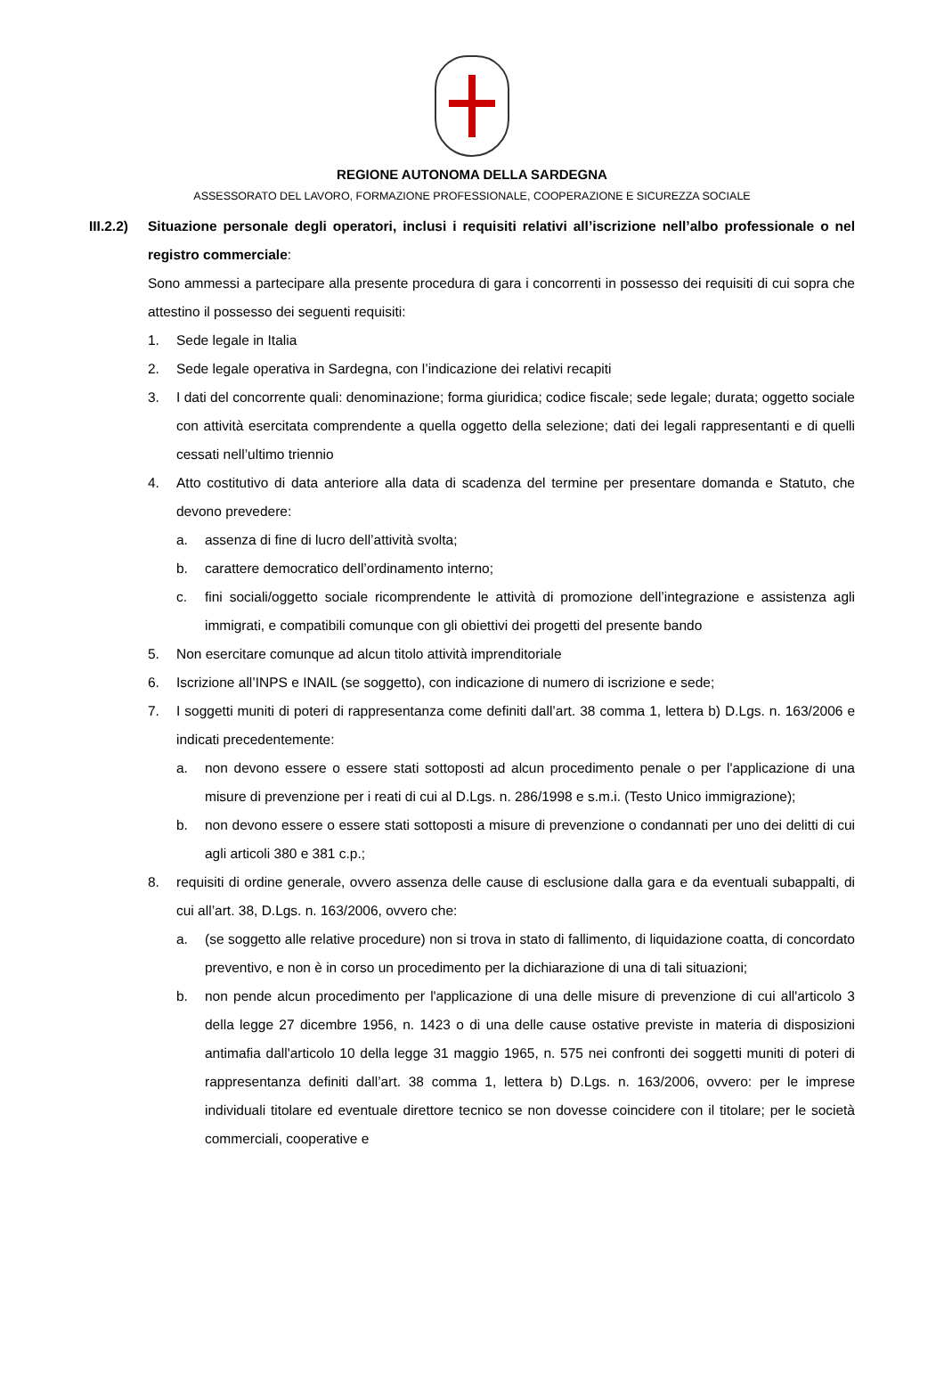REGIONE AUTONOMA DELLA SARDEGNA
ASSESSORATO DEL LAVORO, FORMAZIONE PROFESSIONALE, COOPERAZIONE E SICUREZZA SOCIALE
III.2.2)
Situazione personale degli operatori, inclusi i requisiti relativi all’iscrizione nell’albo professionale o nel registro commerciale:
Sono ammessi a partecipare alla presente procedura di gara i concorrenti in possesso dei requisiti di cui sopra che attestino il possesso dei seguenti requisiti:
1. Sede legale in Italia
2. Sede legale operativa in Sardegna, con l’indicazione dei relativi recapiti
3. I dati del concorrente quali: denominazione; forma giuridica; codice fiscale; sede legale; durata; oggetto sociale con attività esercitata comprendente a quella oggetto della selezione; dati dei legali rappresentanti e di quelli cessati nell’ultimo triennio
4. Atto costitutivo di data anteriore alla data di scadenza del termine per presentare domanda e Statuto, che devono prevedere:
a. assenza di fine di lucro dell’attività svolta;
b. carattere democratico dell’ordinamento interno;
c. fini sociali/oggetto sociale ricomprendente le attività di promozione dell’integrazione e assistenza agli immigrati, e compatibili comunque con gli obiettivi dei progetti del presente bando
5. Non esercitare comunque ad alcun titolo attività imprenditoriale
6. Iscrizione all’INPS e INAIL (se soggetto), con indicazione di numero di iscrizione e sede;
7. I soggetti muniti di poteri di rappresentanza come definiti dall’art. 38 comma 1, lettera b) D.Lgs. n. 163/2006 e indicati precedentemente:
a. non devono essere o essere stati sottoposti ad alcun procedimento penale o per l'applicazione di una misure di prevenzione per i reati di cui al D.Lgs. n. 286/1998 e s.m.i. (Testo Unico immigrazione);
b. non devono essere o essere stati sottoposti a misure di prevenzione o condannati per uno dei delitti di cui agli articoli 380 e 381 c.p.;
8. requisiti di ordine generale, ovvero assenza delle cause di esclusione dalla gara e da eventuali subappalti, di cui all’art. 38, D.Lgs. n. 163/2006, ovvero che:
a. (se soggetto alle relative procedure) non si trova in stato di fallimento, di liquidazione coatta, di concordato preventivo, e non è in corso un procedimento per la dichiarazione di una di tali situazioni;
b. non pende alcun procedimento per l'applicazione di una delle misure di prevenzione di cui all'articolo 3 della legge 27 dicembre 1956, n. 1423 o di una delle cause ostative previste in materia di disposizioni antimafia dall'articolo 10 della legge 31 maggio 1965, n. 575 nei confronti dei soggetti muniti di poteri di rappresentanza definiti dall’art. 38 comma 1, lettera b) D.Lgs. n. 163/2006, ovvero: per le imprese individuali titolare ed eventuale direttore tecnico se non dovesse coincidere con il titolare; per le società commerciali, cooperative e